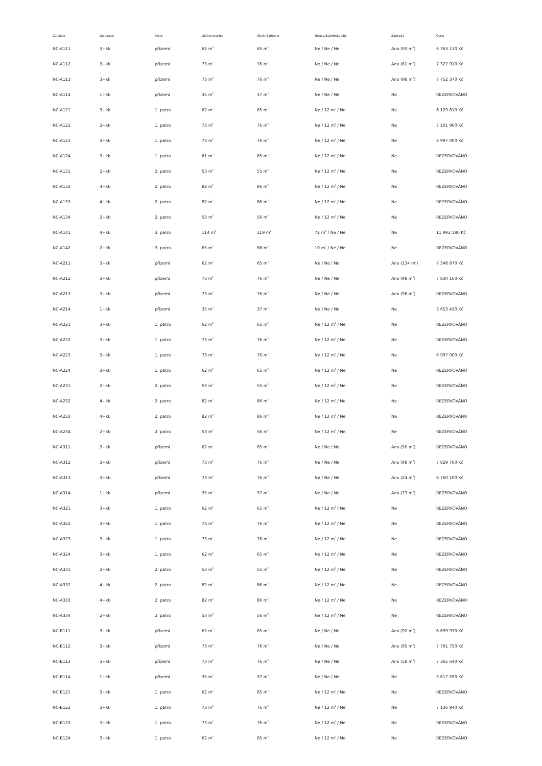| Zakázka | Dispozice | Patro | Užitná plocha | Obytná plocha | Terasa/Balkón/Lodžie | Zahrada | Cena |
| --- | --- | --- | --- | --- | --- | --- | --- |
| NC-A111 | 3+kk | přízemí | 62 m<sup>2</sup> | 65 m<sup>2</sup> | Ne / Ne / Ne | Ano (92 m<sup>2</sup>) | 6 763 130 Kč |
| NC-A112 | 3+kk | přízemí | 73 m<sup>2</sup> | 76 m<sup>2</sup> | Ne / Ne / Ne | Ano (61 m<sup>2</sup>) | 7 327 910 Kč |
| NC-A113 | 3+kk | přízemí | 73 m<sup>2</sup> | 76 m<sup>2</sup> | Ne / Ne / Ne | Ano (98 m<sup>2</sup>) | 7 752 370 Kč |
| NC-A114 | 1+kk | přízemí | 35 m<sup>2</sup> | 37 m<sup>2</sup> | Ne / Ne / Ne | Ne | REZERVOVÁNO |
| NC-A121 | 3+kk | 1. patro | 62 m<sup>2</sup> | 65 m<sup>2</sup> | Ne / 12 m<sup>2</sup> / Ne | Ne | 6 129 810 Kč |
| NC-A122 | 3+kk | 1. patro | 73 m<sup>2</sup> | 76 m<sup>2</sup> | Ne / 12 m<sup>2</sup> / Ne | Ne | 7 101 960 Kč |
| NC-A123 | 3+kk | 1. patro | 73 m<sup>2</sup> | 76 m<sup>2</sup> | Ne / 12 m<sup>2</sup> / Ne | Ne | 6 997 000 Kč |
| NC-A124 | 3+kk | 1. patro | 61 m<sup>2</sup> | 65 m<sup>2</sup> | Ne / 12 m<sup>2</sup> / Ne | Ne | REZERVOVÁNO |
| NC-A131 | 2+kk | 2. patro | 53 m<sup>2</sup> | 55 m<sup>2</sup> | Ne / 12 m<sup>2</sup> / Ne | Ne | REZERVOVÁNO |
| NC-A132 | 4+kk | 2. patro | 82 m<sup>2</sup> | 86 m<sup>2</sup> | Ne / 12 m<sup>2</sup> / Ne | Ne | REZERVOVÁNO |
| NC-A133 | 4+kk | 2. patro | 82 m<sup>2</sup> | 86 m<sup>2</sup> | Ne / 12 m<sup>2</sup> / Ne | Ne | REZERVOVÁNO |
| NC-A134 | 2+kk | 2. patro | 53 m<sup>2</sup> | 56 m<sup>2</sup> | Ne / 12 m<sup>2</sup> / Ne | Ne | REZERVOVÁNO |
| NC-A141 | 4+kk | 3. patro | 114 m<sup>2</sup> | 119 m<sup>2</sup> | 72 m<sup>2</sup> / Ne / Ne | Ne | 11 992 180 Kč |
| NC-A142 | 2+kk | 3. patro | 65 m<sup>2</sup> | 68 m<sup>2</sup> | 10 m<sup>2</sup> / Ne / Ne | Ne | REZERVOVÁNO |
| NC-A211 | 3+kk | přízemí | 62 m<sup>2</sup> | 65 m<sup>2</sup> | Ne / Ne / Ne | Ano (134 m<sup>2</sup>) | 7 348 870 Kč |
| NC-A212 | 3+kk | přízemí | 73 m<sup>2</sup> | 76 m<sup>2</sup> | Ne / Ne / Ne | Ano (98 m<sup>2</sup>) | 7 830 160 Kč |
| NC-A213 | 3+kk | přízemí | 73 m<sup>2</sup> | 76 m<sup>2</sup> | Ne / Ne / Ne | Ano (98 m<sup>2</sup>) | REZERVOVÁNO |
| NC-A214 | 1+kk | přízemí | 35 m<sup>2</sup> | 37 m<sup>2</sup> | Ne / Ne / Ne | Ne | 3 653 410 Kč |
| NC-A221 | 3+kk | 1. patro | 62 m<sup>2</sup> | 65 m<sup>2</sup> | Ne / 12 m<sup>2</sup> / Ne | Ne | REZERVOVÁNO |
| NC-A222 | 3+kk | 1. patro | 73 m<sup>2</sup> | 76 m<sup>2</sup> | Ne / 12 m<sup>2</sup> / Ne | Ne | REZERVOVÁNO |
| NC-A223 | 3+kk | 1. patro | 73 m<sup>2</sup> | 76 m<sup>2</sup> | Ne / 12 m<sup>2</sup> / Ne | Ne | 6 997 000 Kč |
| NC-A224 | 3+kk | 1. patro | 62 m<sup>2</sup> | 65 m<sup>2</sup> | Ne / 12 m<sup>2</sup> / Ne | Ne | REZERVOVÁNO |
| NC-A231 | 2+kk | 2. patro | 53 m<sup>2</sup> | 55 m<sup>2</sup> | Ne / 12 m<sup>2</sup> / Ne | Ne | REZERVOVÁNO |
| NC-A232 | 4+kk | 2. patro | 82 m<sup>2</sup> | 86 m<sup>2</sup> | Ne / 12 m<sup>2</sup> / Ne | Ne | REZERVOVÁNO |
| NC-A233 | 4+kk | 2. patro | 82 m<sup>2</sup> | 86 m<sup>2</sup> | Ne / 12 m<sup>2</sup> / Ne | Ne | REZERVOVÁNO |
| NC-A234 | 2+kk | 2. patro | 53 m<sup>2</sup> | 56 m<sup>2</sup> | Ne / 12 m<sup>2</sup> / Ne | Ne | REZERVOVÁNO |
| NC-A311 | 3+kk | přízemí | 62 m<sup>2</sup> | 65 m<sup>2</sup> | Ne / Ne / Ne | Ano (50 m<sup>2</sup>) | REZERVOVÁNO |
| NC-A312 | 3+kk | přízemí | 73 m<sup>2</sup> | 76 m<sup>2</sup> | Ne / Ne / Ne | Ano (98 m<sup>2</sup>) | 7 829 760 Kč |
| NC-A313 | 3+kk | přízemí | 73 m<sup>2</sup> | 76 m<sup>2</sup> | Ne / Ne / Ne | Ano (24 m<sup>2</sup>) | 6 760 100 Kč |
| NC-A314 | 1+kk | přízemí | 35 m<sup>2</sup> | 37 m<sup>2</sup> | Ne / Ne / Ne | Ano (73 m<sup>2</sup>) | REZERVOVÁNO |
| NC-A321 | 3+kk | 1. patro | 62 m<sup>2</sup> | 65 m<sup>2</sup> | Ne / 12 m<sup>2</sup> / Ne | Ne | REZERVOVÁNO |
| NC-A322 | 3+kk | 1. patro | 73 m<sup>2</sup> | 76 m<sup>2</sup> | Ne / 12 m<sup>2</sup> / Ne | Ne | REZERVOVÁNO |
| NC-A323 | 3+kk | 1. patro | 73 m<sup>2</sup> | 76 m<sup>2</sup> | Ne / 12 m<sup>2</sup> / Ne | Ne | REZERVOVÁNO |
| NC-A324 | 3+kk | 1. patro | 62 m<sup>2</sup> | 65 m<sup>2</sup> | Ne / 12 m<sup>2</sup> / Ne | Ne | REZERVOVÁNO |
| NC-A331 | 2+kk | 2. patro | 53 m<sup>2</sup> | 55 m<sup>2</sup> | Ne / 12 m<sup>2</sup> / Ne | Ne | REZERVOVÁNO |
| NC-A332 | 4+kk | 2. patro | 82 m<sup>2</sup> | 86 m<sup>2</sup> | Ne / 12 m<sup>2</sup> / Ne | Ne | REZERVOVÁNO |
| NC-A333 | 4+kk | 2. patro | 82 m<sup>2</sup> | 86 m<sup>2</sup> | Ne / 12 m<sup>2</sup> / Ne | Ne | REZERVOVÁNO |
| NC-A334 | 2+kk | 2. patro | 53 m<sup>2</sup> | 56 m<sup>2</sup> | Ne / 12 m<sup>2</sup> / Ne | Ne | REZERVOVÁNO |
| NC-B111 | 3+kk | přízemí | 62 m<sup>2</sup> | 65 m<sup>2</sup> | Ne / Ne / Ne | Ano (92 m<sup>2</sup>) | 6 699 930 Kč |
| NC-B112 | 3+kk | přízemí | 73 m<sup>2</sup> | 76 m<sup>2</sup> | Ne / Ne / Ne | Ano (95 m<sup>2</sup>) | 7 791 750 Kč |
| NC-B113 | 3+kk | přízemí | 73 m<sup>2</sup> | 76 m<sup>2</sup> | Ne / Ne / Ne | Ano (58 m<sup>2</sup>) | 7 365 640 Kč |
| NC-B114 | 1+kk | přízemí | 35 m<sup>2</sup> | 37 m<sup>2</sup> | Ne / Ne / Ne | Ne | 3 617 590 Kč |
| NC-B121 | 3+kk | 1. patro | 62 m<sup>2</sup> | 65 m<sup>2</sup> | Ne / 12 m<sup>2</sup> / Ne | Ne | REZERVOVÁNO |
| NC-B122 | 3+kk | 1. patro | 73 m<sup>2</sup> | 76 m<sup>2</sup> | Ne / 12 m<sup>2</sup> / Ne | Ne | 7 136 940 Kč |
| NC-B123 | 3+kk | 1. patro | 73 m<sup>2</sup> | 76 m<sup>2</sup> | Ne / 12 m<sup>2</sup> / Ne | Ne | REZERVOVÁNO |
| NC-B124 | 3+kk | 1. patro | 62 m<sup>2</sup> | 65 m<sup>2</sup> | Ne / 12 m<sup>2</sup> / Ne | Ne | REZERVOVÁNO |